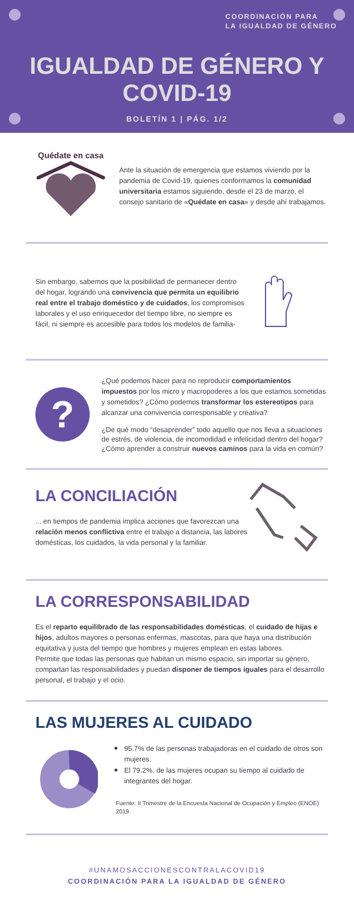COORDINACIÓN PARA
LA IGUALDAD DE GÉNERO
IGUALDAD DE GÉNERO Y
COVID-19
BOLETÍN 1 | PÁG. 1/2
Quédate en casa
Ante la situación de emergencia que estamos viviendo por la pandemia de Covid-19, quienes conformamos la comunidad universitaria estamos siguiendo, desde el 23 de marzo, el consejo sanitario de «Quédate en casa» y desde ahí trabajamos.
Sin embargo, sabemos que la posibilidad de permanecer dentro del hogar, logrando una convivencia que permita un equilibrio real entre el trabajo doméstico y de cuidados, los compromisos laborales y el uso enriquecedor del tiempo libre, no siempre es fácil, ni siempre es accesible para todos los modelos de familia-
?
¿Qué podemos hacer para no reproducir comportamientos impuestos por los micro y macropoderes a los que estamos sometidas y sometidos? ¿Cómo podemos transformar los estereotipos para alcanzar una convivencia corresponsable y creativa?
¿De qué modo “desaprender” todo aquello que nos lleva a situaciones de estrés, de violencia, de incomodidad e infelicidad dentro del hogar? ¿Cómo aprender a construir nuevos caminos para la vida en común?
LA CONCILIACIÓN
... en tiempos de pandemia implica acciones que favorezcan una relación menos conflictiva entre el trabajo a distancia, las labores domésticas, los cuidados, la vida personal y la familiar.
LA CORRESPONSABILIDAD
Es el reparto equilibrado de las responsabilidades domésticas, el cuidado de hijas e hijos, adultos mayores o personas enfermas, mascotas, para que haya una distribución equitativa y justa del tiempo que hombres y mujeres emplean en estas labores.
Permite que todas las personas que habitan un mismo espacio, sin importar su género, compartan las responsabilidades y puedan disponer de tiempos iguales para el desarrollo personal, el trabajo y el ocio.
LAS MUJERES AL CUIDADO
95.7% de las personas trabajadoras en el cuidado de otros son mujeres.
El 79.2%. de las mujeres ocupan su tiempo al cuidado de integrantes del hogar.
Fuente: II Trimestre de la Encuesta Nacional de Ocupación y Empleo (ENOE) 2019.
#UNAMOSACCIONESCONTRALACOVID19
COORDINACIÓN PARA LA IGUALDAD DE GÉNERO